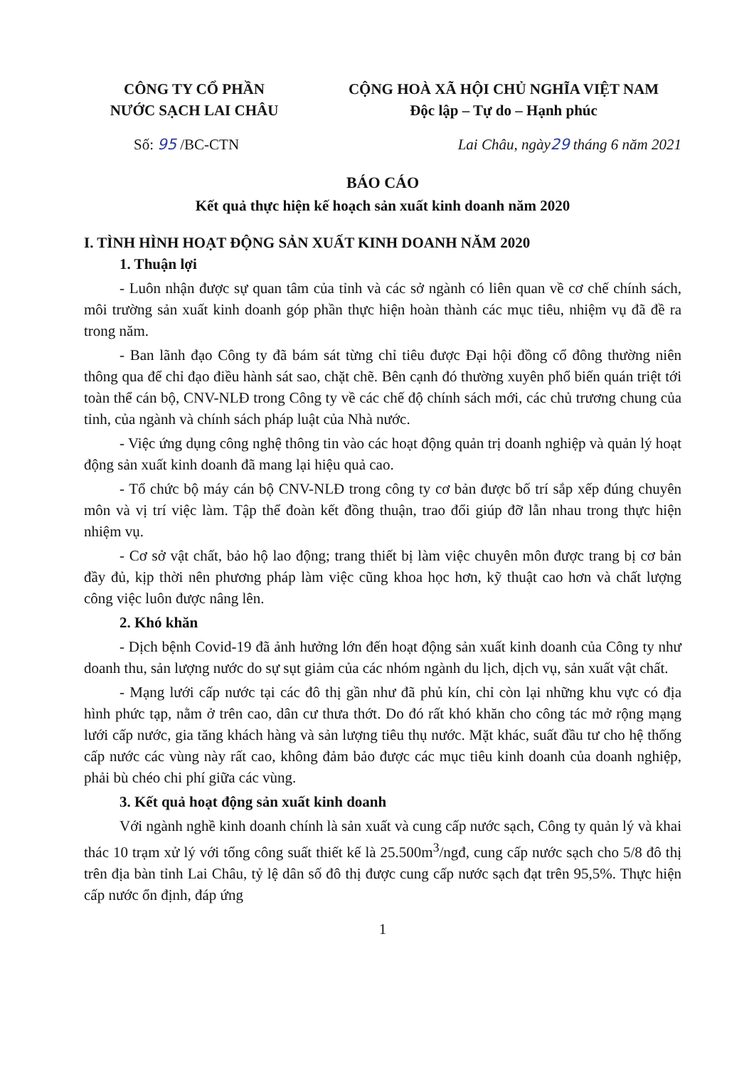CÔNG TY CỔ PHẦN
NƯỚC SẠCH LAI CHÂU
CỘNG HOÀ XÃ HỘI CHỦ NGHĨA VIỆT NAM
Độc lập – Tự do – Hạnh phúc
Số: 95 /BC-CTN Lai Châu, ngày29 tháng 6 năm 2021
BÁO CÁO
Kết quả thực hiện kế hoạch sản xuất kinh doanh năm 2020
I. TÌNH HÌNH HOẠT ĐỘNG SẢN XUẤT KINH DOANH NĂM 2020
1. Thuận lợi
- Luôn nhận được sự quan tâm của tỉnh và các sở ngành có liên quan về cơ chế chính sách, môi trường sản xuất kinh doanh góp phần thực hiện hoàn thành các mục tiêu, nhiệm vụ đã đề ra trong năm.
- Ban lãnh đạo Công ty đã bám sát từng chỉ tiêu được Đại hội đồng cổ đông thường niên thông qua để chỉ đạo điều hành sát sao, chặt chẽ. Bên cạnh đó thường xuyên phổ biến quán triệt tới toàn thể cán bộ, CNV-NLĐ trong Công ty về các chế độ chính sách mới, các chủ trương chung của tỉnh, của ngành và chính sách pháp luật của Nhà nước.
- Việc ứng dụng công nghệ thông tin vào các hoạt động quản trị doanh nghiệp và quản lý hoạt động sản xuất kinh doanh đã mang lại hiệu quả cao.
- Tổ chức bộ máy cán bộ CNV-NLĐ trong công ty cơ bản được bố trí sắp xếp đúng chuyên môn và vị trí việc làm. Tập thể đoàn kết đồng thuận, trao đổi giúp đỡ lẫn nhau trong thực hiện nhiệm vụ.
- Cơ sở vật chất, bảo hộ lao động; trang thiết bị làm việc chuyên môn được trang bị cơ bản đầy đủ, kịp thời nên phương pháp làm việc cũng khoa học hơn, kỹ thuật cao hơn và chất lượng công việc luôn được nâng lên.
2. Khó khăn
- Dịch bệnh Covid-19 đã ảnh hưởng lớn đến hoạt động sản xuất kinh doanh của Công ty như doanh thu, sản lượng nước do sự sụt giảm của các nhóm ngành du lịch, dịch vụ, sản xuất vật chất.
- Mạng lưới cấp nước tại các đô thị gần như đã phủ kín, chỉ còn lại những khu vực có địa hình phức tạp, nằm ở trên cao, dân cư thưa thớt. Do đó rất khó khăn cho công tác mở rộng mạng lưới cấp nước, gia tăng khách hàng và sản lượng tiêu thụ nước. Mặt khác, suất đầu tư cho hệ thống cấp nước các vùng này rất cao, không đảm bảo được các mục tiêu kinh doanh của doanh nghiệp, phải bù chéo chi phí giữa các vùng.
3. Kết quả hoạt động sản xuất kinh doanh
Với ngành nghề kinh doanh chính là sản xuất và cung cấp nước sạch, Công ty quản lý và khai thác 10 trạm xử lý với tổng công suất thiết kế là 25.500m<sup>3</sup>/ngđ, cung cấp nước sạch cho 5/8 đô thị trên địa bàn tỉnh Lai Châu, tỷ lệ dân số đô thị được cung cấp nước sạch đạt trên 95,5%. Thực hiện cấp nước ổn định, đáp ứng
1